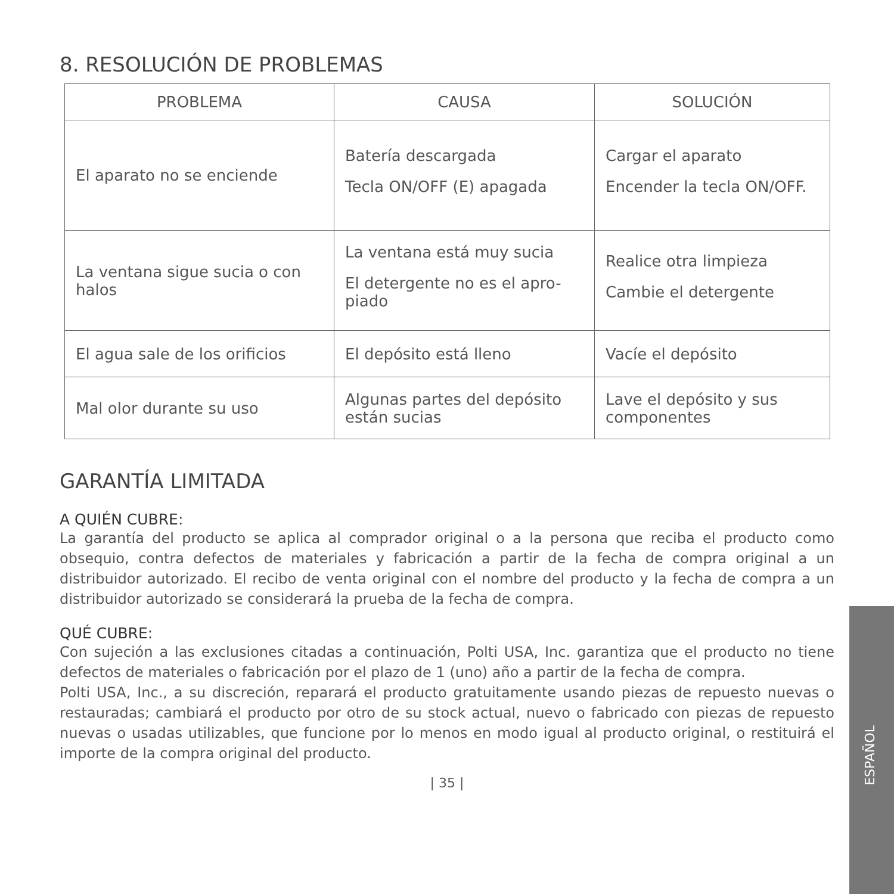8. RESOLUCIÓN DE PROBLEMAS
| PROBLEMA | CAUSA | SOLUCIÓN |
| --- | --- | --- |
| El aparato no se enciende | Batería descargada Tecla ON/OFF (E) apagada | Cargar el aparato Encender la tecla ON/OFF. |
| La ventana sigue sucia o con halos | La ventana está muy sucia El detergente no es el apro-piado | Realice otra limpieza Cambie el detergente |
| El agua sale de los orificios | El depósito está lleno | Vacíe el depósito |
| Mal olor durante su uso | Algunas partes del depósito están sucias | Lave el depósito y sus componentes |
GARANTÍA LIMITADA
A QUIÉN CUBRE:
La garantía del producto se aplica al comprador original o a la persona que reciba el producto como obsequio, contra defectos de materiales y fabricación a partir de la fecha de compra original a un distribuidor autorizado. El recibo de venta original con el nombre del producto y la fecha de compra a un distribuidor autorizado se considerará la prueba de la fecha de compra.
QUÉ CUBRE:
Con sujeción a las exclusiones citadas a continuación, Polti USA, Inc. garantiza que el producto no tiene defectos de materiales o fabricación por el plazo de 1 (uno) año a partir de la fecha de compra.
Polti USA, Inc., a su discreción, reparará el producto gratuitamente usando piezas de repuesto nuevas o restauradas; cambiará el producto por otro de su stock actual, nuevo o fabricado con piezas de repuesto nuevas o usadas utilizables, que funcione por lo menos en modo igual al producto original, o restituirá el importe de la compra original del producto.
| 35 |
ESPAÑOL